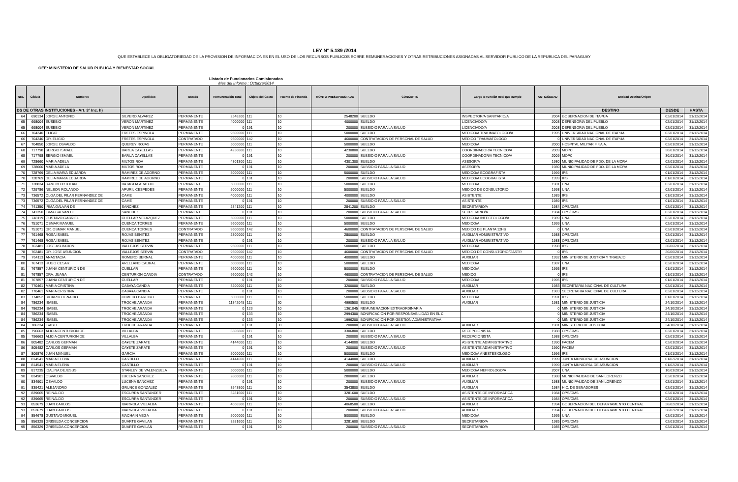LEY N° 5.189 /2014
QUE ESTABLECE LA OBLIGATORIEDAD DE LA PROVISION DE INFORMACIONES EN EL USO DE LOS RECURSOS PUBLICOS SOBRE REMUNERACIONES Y OTRAS RETRIBUCIONES ASIGNADAS AL SERVIDOR PUBLICO DE LA REPUBLICA DEL PARAGUAY
OEE: MINISTERIO DE SALUD PUBLICA Y BIENESTAR SOCIAL
Listado de Funcionarios Comisionados
Mes del Informe : Octubre/2014
| Nro. | Cédula | Nombres | Apellidos | Estado | Remuneración Total | Objeto del Gasto | Fuente de Financia | MONTO PRESUPUESTADO | CONCEPTO | Cargo o Función Real que cumple | ANTIGÜEDAD | Entidad Destino/Origen | | |
| --- | --- | --- | --- | --- | --- | --- | --- | --- | --- | --- | --- | --- | --- | --- |
| DS DE OTRAS INSTITUCIONES - Art. 3° Inc. h) | | | | | | | | | | | | DESTINO | DESDE | HASTA |
| 64 | 690134 | JORGE ANTONIO | SILVERO ALVAREZ | PERMANENTE | 2548200 | 111 | 10 | 2548200 | SUELDO | INSPECTOR/A SANITARIO/A | 2004 | GOBERNACION DE ITAPUA | 02/01/2014 | 31/12/2014 |
| 65 | 698004 | EUSEBIO | VERON MARTINEZ | PERMANENTE | 4000000 | 111 | 10 | 4000000 | SUELDO | LICENCIADO/A | 2008 | DEFENSORIA DEL PUEBLO | 02/01/2014 | 31/12/2014 |
| 65 | 698004 | EUSEBIO | VERON MARTINEZ | PERMANENTE | 0 | 191 | 10 | 200000 | SUBSIDIO PARA LA SALUD | LICENCIADO/A | 2008 | DEFENSORIA DEL PUEBLO | 02/01/2014 | 31/12/2014 |
| 66 | 704240 | ELIGIO | FRETES ESPINOLA | PERMANENTE | 9600000 | 111 | 10 | 5000000 | SUELDO | MEDICO/A TRAUMATOLOGO/A | 1995 | UNIVERSIDAD NACIONAL DE ITAPUA | 02/01/2014 | 31/12/2014 |
| 66 | 704240 | DR. ELIGIO | FRETES ESPINOLA | CONTRATADO | 9600000 | 142 | 10 | 4600000 | CONTRATACION DE PERSONAL DE SALUD | MEDICO TRAUMATOLOGO | 0 | UNIVERSIDAD NACIONAL DE ITAPUA | 02/01/2014 | 31/12/2014 |
| 67 | 704850 | JORGE OSVALDO | QUEREY ROJAS | PERMANENTE | 5000000 | 111 | 10 | 5000000 | SUELDO | MEDICO/A | 2000 | HOSPITAL MILITAR F.F.A.A. | 02/01/2014 | 31/12/2014 |
| 68 | 717798 | SERGIO ISMAEL | BARUA CA¥ELLAS | PERMANENTE | 4230800 | 111 | 10 | 4230800 | SUELDO | COORDINADOR/A TECNICO/A | 2009 | MOPC | 30/01/2014 | 31/12/2014 |
| 68 | 717798 | SERGIO ISMAEL | BARUA CA¥ELLAS | PERMANENTE | 0 | 191 | 10 | 200000 | SUBSIDIO PARA LA SALUD | COORDINADOR/A TECNICO/A | 2009 | MOPC | 30/01/2014 | 31/12/2014 |
| 69 | 728660 | MARIA ADELA | MILTOS ROA | PERMANENTE | 4301300 | 111 | 10 | 4301300 | SUELDO | ASESOR/A | 1980 | MUNICIPALIDAD DE FDO. DE LA MORA | 02/01/2014 | 31/12/2014 |
| 69 | 728660 | MARIA ADELA | MILTOS ROA | PERMANENTE | 0 | 191 | 10 | 200000 | SUBSIDIO PARA LA SALUD | ASESOR/A | 1980 | MUNICIPALIDAD DE FDO. DE LA MORA | 02/01/2014 | 31/12/2014 |
| 70 | 728769 | DELIA MARIA EDUARDA | RAMIREZ DE ADORNO | PERMANENTE | 5000000 | 111 | 10 | 5000000 | SUELDO | MEDICO/A ECOGRAFISTA | 1999 | IPS | 01/01/2014 | 31/12/2014 |
| 70 | 728769 | DELIA MARIA EDUARDA | RAMIREZ DE ADORNO | PERMANENTE | 0 | 191 | 10 | 200000 | SUBSIDIO PARA LA SALUD | MEDICO/A ECOGRAFISTA | 1999 | IPS | 01/01/2014 | 31/12/2014 |
| 71 | 728834 | RAMON ORTOLAN | BATAGLIA ARAUJO | PERMANENTE | 5000000 | 111 | 10 | 5000000 | SUELDO | MEDICO/A | 1981 | UNA | 02/01/2014 | 31/12/2014 |
| 72 | 729786 | NELSON ROLANDO | APURIL CESPEDES | PERMANENTE | 5000000 | 111 | 10 | 5000000 | SUELDO | MEDICO DE CONSULTORIO | 1998 | UNA | 02/01/2014 | 31/12/2014 |
| 73 | 736572 | OLGA DEL PILAR FERNANDEZ DE | CAME | PERMANENTE | 4000000 | 111 | 10 | 4000000 | SUELDO | ASISTENTE | 1989 | IPS | 01/01/2014 | 31/12/2014 |
| 73 | 736572 | OLGA DEL PILAR FERNANDEZ DE | CAME | PERMANENTE | 0 | 191 | 10 | 200000 | SUBSIDIO PARA LA SALUD | ASISTENTE | 1989 | IPS | 01/01/2014 | 31/12/2014 |
| 74 | 741350 | IRMA GALVAN DE | SANCHEZ | PERMANENTE | 2841200 | 111 | 10 | 2841200 | SUELDO | SECRETARIO/A | 1984 | OPS/OMS | 02/01/2014 | 31/12/2014 |
| 74 | 741350 | IRMA GALVAN DE | SANCHEZ | PERMANENTE | 0 | 191 | 10 | 200000 | SUBSIDIO PARA LA SALUD | SECRETARIO/A | 1984 | OPS/OMS | 02/01/2014 | 31/12/2014 |
| 75 | 748119 | GUSTAVO GABRIEL | CUELLAR VELAZQUEZ | PERMANENTE | 5000000 | 111 | 10 | 5000000 | SUELDO | MEDICO/A INFECTOLOGO/A | 1989 | UNA | 02/01/2014 | 31/12/2014 |
| 76 | 751071 | OSMAR MANUEL | CUENCA TORRES | PERMANENTE | 9600000 | 111 | 10 | 5000000 | SUELDO | MEDICO/A | 1999 | UNA | 02/01/2014 | 31/12/2014 |
| 76 | 751071 | DR. OSMAR MANUEL | CUENCA TORRES | CONTRATADO | 9600000 | 142 | 10 | 4600000 | CONTRATACION DE PERSONAL DE SALUD | MEDICO DE PLANTA 12HS | 0 | UNA | 02/01/2014 | 31/12/2014 |
| 77 | 761468 | ROSA ISABEL | ROJAS BENITEZ | PERMANENTE | 2800000 | 111 | 10 | 2800000 | SUELDO | AUXILIAR ADMINISTRATIVO | 1988 | OPS/OMS | 02/01/2014 | 31/12/2014 |
| 77 | 761468 | ROSA ISABEL | ROJAS BENITEZ | PERMANENTE | 0 | 191 | 10 | 200000 | SUBSIDIO PARA LA SALUD | AUXILIAR ADMINISTRATIVO | 1988 | OPS/OMS | 02/01/2014 | 31/12/2014 |
| 78 | 762481 | JOSE ASUNCION | VALLEJOS SERVIN | PERMANENTE | 9600000 | 111 | 10 | 5000000 | SUELDO | MEDICO/A | 1998 | IPS | 20/06/2014 | 31/12/2014 |
| 78 | 762481 | DR. JOSE ASUNCION | VALLEJOS SERVIN | CONTRATADO | 9600000 | 142 | 10 | 4600000 | CONTRATACION DE PERSONAL DE SALUD | MEDICO DE CONSULTORIO/GASTR | 0 | IPS | 20/06/2014 | 31/12/2014 |
| 79 | 764113 | ANASTACIA | ROMERO BERNAL | PERMANENTE | 4000000 | 111 | 10 | 4000000 | SUELDO | AUXILIAR | 1992 | MINISTERIO DE JUSTICIA Y TRABAJO | 02/01/2014 | 31/12/2014 |
| 80 | 767413 | HUGO CESAR | ARELLANO CABRAL | PERMANENTE | 5000000 | 111 | 10 | 5000000 | SUELDO | MEDICO/A | 1987 | UNA | 02/01/2014 | 31/12/2014 |
| 81 | 767857 | JUANA CENTURION DE | CUELLAR | PERMANENTE | 9600000 | 111 | 10 | 5000000 | SUELDO | MEDICO/A | 1995 | IPS | 01/01/2014 | 31/12/2014 |
| 81 | 767857 | DRA. JUANA | CENTURION CANDIA | CONTRATADO | 9600000 | 142 | 10 | 4600000 | CONTRATACION DE PERSONAL DE SALUD | MEDICO | 0 | IPS | 01/01/2014 | 31/12/2014 |
| 81 | 767857 | JUANA CENTURION DE | CUELLAR | PERMANENTE | 0 | 191 | 10 | 200000 | SUBSIDIO PARA LA SALUD | MEDICO/A | 1995 | IPS | 01/01/2014 | 31/12/2014 |
| 82 | 770461 | MARIA CRISTINA | CABA¥A CANDIA | PERMANENTE | 3200000 | 111 | 10 | 3200000 | SUELDO | AUXILIAR | 1983 | SECRETARIA NACIONAL DE CULTURA | 02/01/2014 | 31/12/2014 |
| 82 | 770461 | MARIA CRISTINA | CABA¥A CANDIA | PERMANENTE | 0 | 191 | 10 | 200000 | SUBSIDIO PARA LA SALUD | AUXILIAR | 1983 | SECRETARIA NACIONAL DE CULTURA | 02/01/2014 | 31/12/2014 |
| 83 | 774852 | RICARDO IGNACIO | OLMEDO BAREIRO | PERMANENTE | 5000000 | 111 | 10 | 5000000 | SUELDO | MEDICO/A | 1991 | IPS | 01/01/2014 | 31/12/2014 |
| 84 | 786234 | ISABEL | TROCHE ARANDA | PERMANENTE | 11342045 | 111 | 30 | 4990500 | SUELDO | AUXILIAR | 1981 | MINISTERIO DE JUSTICIA | 24/10/2014 | 31/12/2014 |
| 84 | 786234 | ISABEL | TROCHE ARANDA | PERMANENTE | 0 | 123 | 10 | 1361045 | REMUNERACION EXTRAORDINARIA | | 0 | MINISTERIO DE JUSTICIA | 24/10/2014 | 31/12/2014 |
| 84 | 786234 | ISABEL | TROCHE ARANDA | PERMANENTE | 0 | 133 | 10 | 2994300 | BONIFICACION POR RESPONSABILIDAD EN EL C | | 0 | MINISTERIO DE JUSTICIA | 24/10/2014 | 31/12/2014 |
| 84 | 786234 | ISABEL | TROCHE ARANDA | PERMANENTE | 0 | 133 | 10 | 1996200 | BONIFICACION POR GESTION ADMINISTRATIVA | | 0 | MINISTERIO DE JUSTICIA | 24/10/2014 | 31/12/2014 |
| 84 | 786234 | ISABEL | TROCHE ARANDA | PERMANENTE | 0 | 191 | 30 | 200000 | SUBSIDIO PARA LA SALUD | AUXILIAR | 1981 | MINISTERIO DE JUSTICIA | 24/10/2014 | 31/12/2014 |
| 85 | 796663 | ALICIA CENTURION DE | VILLALBA | PERMANENTE | 3306800 | 111 | 10 | 3306800 | SUELDO | RECEPCIONISTA | 1988 | OPS/OMS | 02/01/2014 | 31/12/2014 |
| 85 | 796663 | ALICIA CENTURION DE | VILLALBA | PERMANENTE | 0 | 191 | 10 | 200000 | SUBSIDIO PARA LA SALUD | RECEPCIONISTA | 1988 | OPS/OMS | 02/01/2014 | 31/12/2014 |
| 86 | 805482 | CARLOS GERMAN | CA¥ETE ZARATE | PERMANENTE | 4144000 | 111 | 10 | 4144000 | SUELDO | ASISTENTE ADMINISTRATIVO | 1990 | FACEM | 02/01/2014 | 31/12/2014 |
| 86 | 805482 | CARLOS GERMAN | CA¥ETE ZARATE | PERMANENTE | 0 | 191 | 10 | 200000 | SUBSIDIO PARA LA SALUD | ASISTENTE ADMINISTRATIVO | 1990 | FACEM | 02/01/2014 | 31/12/2014 |
| 87 | 809876 | JUAN MANUEL | GARCIA | PERMANENTE | 5000000 | 111 | 10 | 5000000 | SUELDO | MEDICO/A ANESTESIOLOGO | 1996 | IPS | 01/01/2014 | 31/12/2014 |
| 88 | 814541 | MARIA ELENA | CASTILLO | PERMANENTE | 4144000 | 111 | 10 | 4144000 | SUELDO | AUXILIAR | 1999 | JUNTA MUNICIPAL DE ASUNCION | 01/02/2014 | 31/12/2014 |
| 88 | 814541 | MARIA ELENA | CASTILLO | PERMANENTE | 0 | 191 | 10 | 200000 | SUBSIDIO PARA LA SALUD | AUXILIAR | 1999 | JUNTA MUNICIPAL DE ASUNCION | 01/02/2014 | 31/12/2014 |
| 89 | 817235 | IDALINA DEJESUS | STANLEY DE VALENZUELA | PERMANENTE | 5000000 | 111 | 10 | 5000000 | SUELDO | MEDICO/A NEFROLOGO/A | 2007 | UNA | 10/03/2014 | 31/12/2014 |
| 90 | 834901 | OSVALDO | LUCENA SANCHEZ | PERMANENTE | 2800000 | 111 | 10 | 2800000 | SUELDO | AUXILIAR | 1988 | MUNICIPALIDAD DE SAN LORENZO | 02/01/2014 | 31/12/2014 |
| 90 | 834901 | OSVALDO | LUCENA SANCHEZ | PERMANENTE | 0 | 191 | 10 | 200000 | SUBSIDIO PARA LA SALUD | AUXILIAR | 1988 | MUNICIPALIDAD DE SAN LORENZO | 02/01/2014 | 31/12/2014 |
| 91 | 839421 | ALEJANDRO | GRUNCE GONZALEZ | PERMANENTE | 3543800 | 111 | 10 | 3543800 | SUELDO | AUXILIAR | 1984 | H.C. DE SENADORES | 02/01/2014 | 31/12/2014 |
| 92 | 839665 | REINALDO | ESCURRA SANTANDER | PERMANENTE | 3281600 | 111 | 10 | 3281600 | SUELDO | ASISTENTE DE INFORMATICA | 1984 | OPS/OMS | 02/01/2014 | 31/12/2014 |
| 92 | 839665 | REINALDO | ESCURRA SANTANDER | PERMANENTE | 0 | 191 | 10 | 200000 | SUBSIDIO PARA LA SALUD | ASISTENTE DE INFORMATICA | 1984 | OPS/OMS | 02/01/2014 | 31/12/2014 |
| 93 | 853679 | JUAN CARLOS | IBARROLA VILLALBA | PERMANENTE | 4068500 | 111 | 10 | 4068500 | SUELDO | AUXILIAR | 1994 | GOBERNACION DEL DEPARTAMENTO CENTRAL | 28/02/2014 | 31/12/2014 |
| 93 | 853679 | JUAN CARLOS | IBARROLA VILLALBA | PERMANENTE | 0 | 191 | 10 | 200000 | SUBSIDIO PARA LA SALUD | AUXILIAR | 1994 | GOBERNACION DEL DEPARTAMENTO CENTRAL | 28/02/2014 | 31/12/2014 |
| 94 | 854678 | GUSTAVO MIGUEL | MACHAIN VEGA | PERMANENTE | 5000000 | 111 | 10 | 5000000 | SUELDO | MEDICO/A | 1995 | UNA | 02/01/2014 | 31/12/2014 |
| 95 | 856329 | GRISELDA CONCEPCION | DUARTE GAVILAN | PERMANENTE | 3281600 | 111 | 10 | 3281600 | SUELDO | SECRETARIO/A | 1985 | OPS/OMS | 02/01/2014 | 31/12/2014 |
| 95 | 856329 | GRISELDA CONCEPCION | DUARTE GAVILAN | PERMANENTE | 0 | 191 | 10 | 200000 | SUBSIDIO PARA LA SALUD | SECRETARIO/A | 1985 | OPS/OMS | 02/01/2014 | 31/12/2014 |